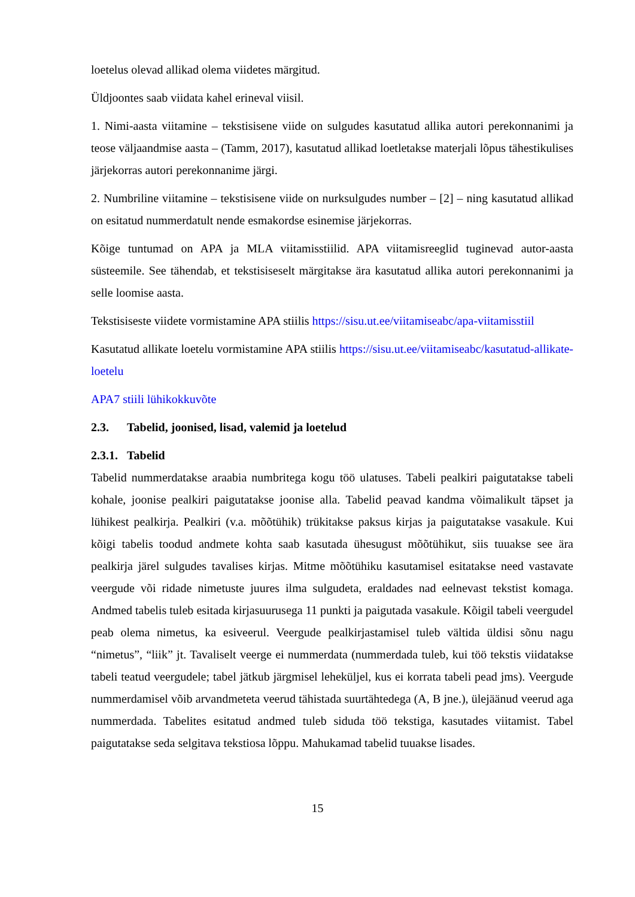loetelus olevad allikad olema viidetes märgitud.
Üldjoontes saab viidata kahel erineval viisil.
1. Nimi-aasta viitamine – tekstisisene viide on sulgudes kasutatud allika autori perekonnanimi ja teose väljaandmise aasta – (Tamm, 2017), kasutatud allikad loetletakse materjali lõpus tähestikulises järjekorras autori perekonnanime järgi.
2. Numbriline viitamine – tekstisisene viide on nurksulgudes number – [2] – ning kasutatud allikad on esitatud nummerdatult nende esmakordse esinemise järjekorras.
Kõige tuntumad on APA ja MLA viitamisstiilid. APA viitamisreeglid tuginevad autor-aasta süsteemile. See tähendab, et tekstisiseselt märgitakse ära kasutatud allika autori perekonnanimi ja selle loomise aasta.
Tekstisiseste viidete vormistamine APA stiilis https://sisu.ut.ee/viitamiseabc/apa-viitamisstiil
Kasutatud allikate loetelu vormistamine APA stiilis https://sisu.ut.ee/viitamiseabc/kasutatud-allikate-loetelu
APA7 stiili lühikokkuvõte
2.3. Tabelid, joonised, lisad, valemid ja loetelud
2.3.1. Tabelid
Tabelid nummerdatakse araabia numbritega kogu töö ulatuses. Tabeli pealkiri paigutatakse tabeli kohale, joonise pealkiri paigutatakse joonise alla. Tabelid peavad kandma võimalikult täpset ja lühikest pealkirja. Pealkiri (v.a. mõõtühik) trükitakse paksus kirjas ja paigutatakse vasakule. Kui kõigi tabelis toodud andmete kohta saab kasutada ühesugust mõõtühikut, siis tuuakse see ära pealkirja järel sulgudes tavalises kirjas. Mitme mõõtühiku kasutamisel esitatakse need vastavate veergude või ridade nimetuste juures ilma sulgudeta, eraldades nad eelnevast tekstist komaga. Andmed tabelis tuleb esitada kirjasuurusega 11 punkti ja paigutada vasakule. Kõigil tabeli veergudel peab olema nimetus, ka esiveerul. Veergude pealkirjastamisel tuleb vältida üldisi sõnu nagu “nimetus”, “liik” jt. Tavaliselt veerge ei nummerdata (nummerdada tuleb, kui töö tekstis viidatakse tabeli teatud veergudele; tabel jätkub järgmisel leheküljel, kus ei korrata tabeli pead jms). Veergude nummerdamisel võib arvandmeteta veerud tähistada suurtähtedega (A, B jne.), ülejäänud veerud aga nummerdada. Tabelites esitatud andmed tuleb siduda töö tekstiga, kasutades viitamist. Tabel paigutatakse seda selgitava tekstiosa lõppu. Mahukamad tabelid tuuakse lisades.
15